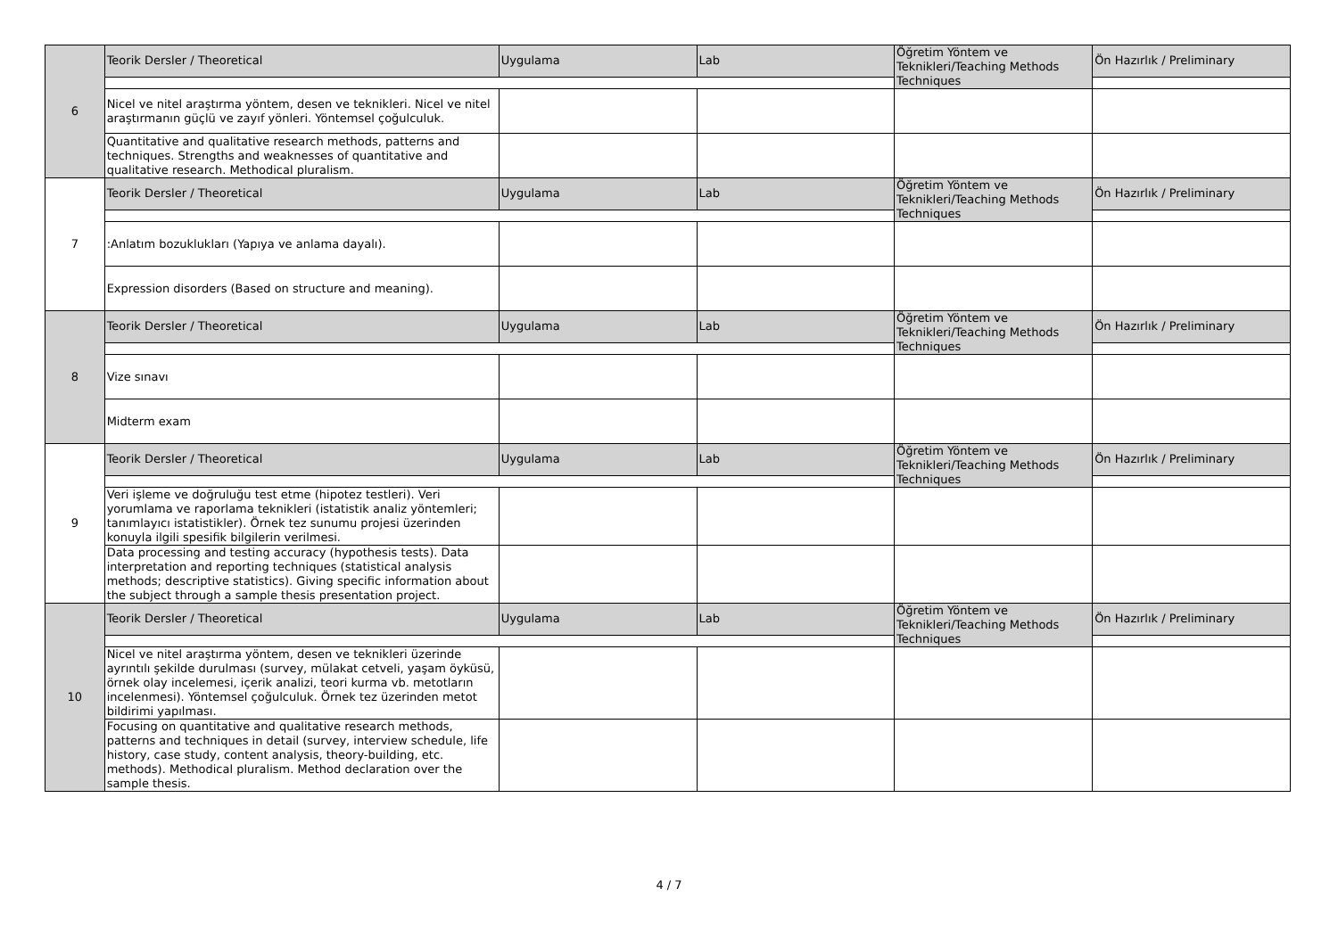| 6 | Teorik Dersler / Theoretical | Uygulama | Lab | Öğretim Yöntem ve Teknikleri/Teaching Methods Techniques | Ön Hazırlık / Preliminary |
| | Nicel ve nitel araştırma yöntem, desen ve teknikleri. Nicel ve nitel araştırmanın güçlü ve zayıf yönleri. Yöntemsel çoğulculuk. | | | | |
| | Quantitative and qualitative research methods, patterns and techniques. Strengths and weaknesses of quantitative and qualitative research. Methodical pluralism. | | | | |
| 7 | Teorik Dersler / Theoretical | Uygulama | Lab | Öğretim Yöntem ve Teknikleri/Teaching Methods Techniques | Ön Hazırlık / Preliminary |
| | :Anlatım bozuklukları (Yapıya ve anlama dayalı). | | | | |
| | Expression disorders (Based on structure and meaning). | | | | |
| 8 | Teorik Dersler / Theoretical | Uygulama | Lab | Öğretim Yöntem ve Teknikleri/Teaching Methods Techniques | Ön Hazırlık / Preliminary |
| | Vize sınavı | | | | |
| | Midterm exam | | | | |
| 9 | Teorik Dersler / Theoretical | Uygulama | Lab | Öğretim Yöntem ve Teknikleri/Teaching Methods Techniques | Ön Hazırlık / Preliminary |
| | Veri işleme ve doğruluğu test etme (hipotez testleri). Veri yorumlama ve raporlama teknikleri (istatistik analiz yöntemleri; tanımlayıcı istatistikler). Örnek tez sunumu projesi üzerinden konuyla ilgili spesifik bilgilerin verilmesi. | | | | |
| | Data processing and testing accuracy (hypothesis tests). Data interpretation and reporting techniques (statistical analysis methods; descriptive statistics). Giving specific information about the subject through a sample thesis presentation project. | | | | |
| 10 | Teorik Dersler / Theoretical | Uygulama | Lab | Öğretim Yöntem ve Teknikleri/Teaching Methods Techniques | Ön Hazırlık / Preliminary |
| | Nicel ve nitel araştırma yöntem, desen ve teknikleri üzerinde ayrıntılı şekilde durulması (survey, mülakat cetveli, yaşam öyküsü, örnek olay incelemesi, içerik analizi, teori kurma vb. metotların incelenmesi). Yöntemsel çoğulculuk. Örnek tez üzerinden metot bildirimi yapılması. | | | | |
| | Focusing on quantitative and qualitative research methods, patterns and techniques in detail (survey, interview schedule, life history, case study, content analysis, theory-building, etc. methods). Methodical pluralism. Method declaration over the sample thesis. | | | | |
4 / 7